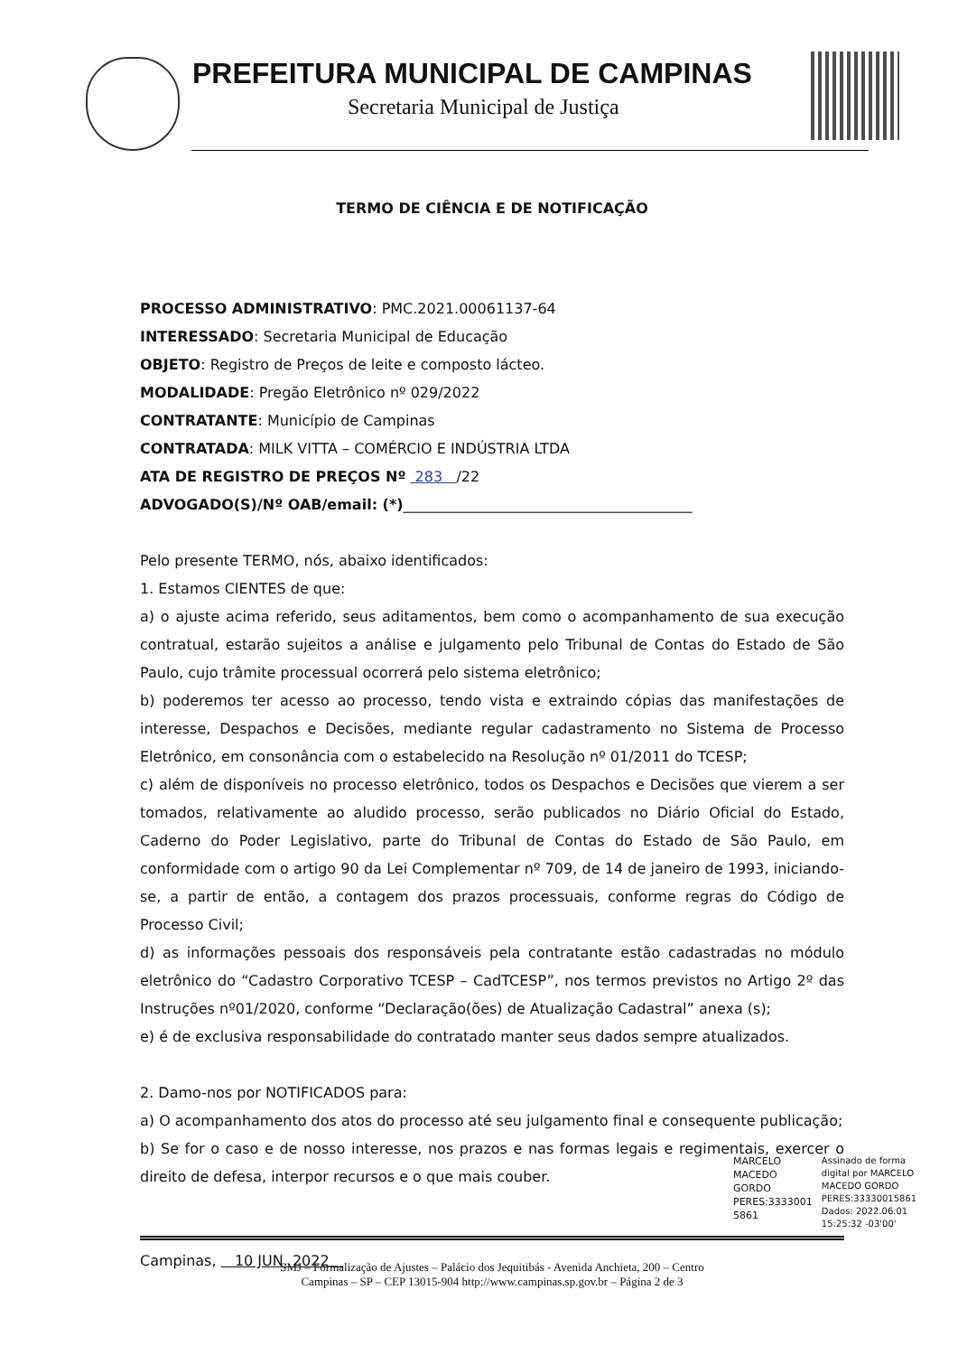PREFEITURA MUNICIPAL DE CAMPINAS
Secretaria Municipal de Justiça
TERMO DE CIÊNCIA E DE NOTIFICAÇÃO
PROCESSO ADMINISTRATIVO: PMC.2021.00061137-64
INTERESSADO: Secretaria Municipal de Educação
OBJETO: Registro de Preços de leite e composto lácteo.
MODALIDADE: Pregão Eletrônico nº 029/2022
CONTRATANTE: Município de Campinas
CONTRATADA: MILK VITTA – COMÉRCIO E INDÚSTRIA LTDA
ATA DE REGISTRO DE PREÇOS Nº 283 /22
ADVOGADO(S)/Nº OAB/email: (*)________________________________________
Pelo presente TERMO, nós, abaixo identificados:
1. Estamos CIENTES de que:
a) o ajuste acima referido, seus aditamentos, bem como o acompanhamento de sua execução contratual, estarão sujeitos a análise e julgamento pelo Tribunal de Contas do Estado de São Paulo, cujo trâmite processual ocorrerá pelo sistema eletrônico;
b) poderemos ter acesso ao processo, tendo vista e extraindo cópias das manifestações de interesse, Despachos e Decisões, mediante regular cadastramento no Sistema de Processo Eletrônico, em consonância com o estabelecido na Resolução nº 01/2011 do TCESP;
c) além de disponíveis no processo eletrônico, todos os Despachos e Decisões que vierem a ser tomados, relativamente ao aludido processo, serão publicados no Diário Oficial do Estado, Caderno do Poder Legislativo, parte do Tribunal de Contas do Estado de São Paulo, em conformidade com o artigo 90 da Lei Complementar nº 709, de 14 de janeiro de 1993, iniciando-se, a partir de então, a contagem dos prazos processuais, conforme regras do Código de Processo Civil;
d) as informações pessoais dos responsáveis pela contratante estão cadastradas no módulo eletrônico do “Cadastro Corporativo TCESP – CadTCESP”, nos termos previstos no Artigo 2º das Instruções nº01/2020, conforme “Declaração(ões) de Atualização Cadastral” anexa (s);
e) é de exclusiva responsabilidade do contratado manter seus dados sempre atualizados.
2. Damo-nos por NOTIFICADOS para:
a) O acompanhamento dos atos do processo até seu julgamento final e consequente publicação;
b) Se for o caso e de nosso interesse, nos prazos e nas formas legais e regimentais, exercer o direito de defesa, interpor recursos e o que mais couber.
Campinas, 10 JUN. 2022
MARCELO
MACEDO
GORDO
PERES:3333001
5861
Assinado de forma
digital por MARCELO
MACEDO GORDO
PERES:33330015861
Dados: 2022.06.01
15:25:32 -03'00'
SMJ – Formalização de Ajustes – Palácio dos Jequitibás - Avenida Anchieta, 200 – Centro
Campinas – SP – CEP 13015-904 http://www.campinas.sp.gov.br – Página 2 de 3